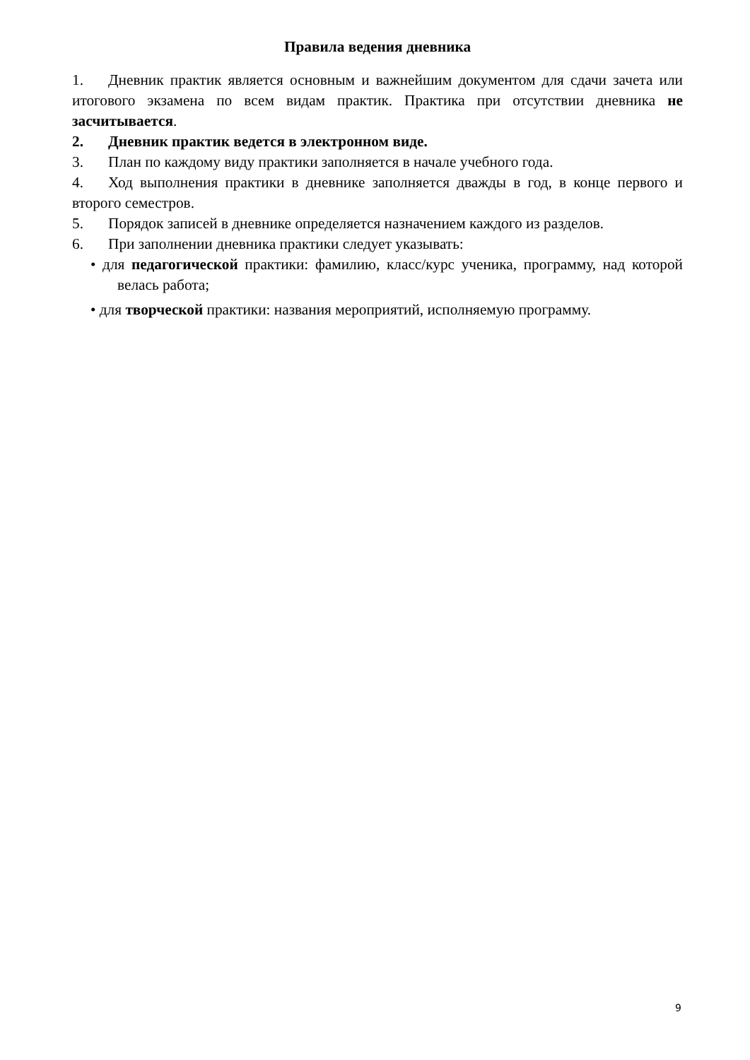Правила ведения дневника
1. Дневник практик является основным и важнейшим документом для сдачи зачета или итогового экзамена по всем видам практик. Практика при отсутствии дневника не засчитывается.
2. Дневник практик ведется в электронном виде.
3. План по каждому виду практики заполняется в начале учебного года.
4. Ход выполнения практики в дневнике заполняется дважды в год, в конце первого и второго семестров.
5. Порядок записей в дневнике определяется назначением каждого из разделов.
6. При заполнении дневника практики следует указывать:
• для педагогической практики: фамилию, класс/курс ученика, программу, над которой велась работа;
• для творческой практики: названия мероприятий, исполняемую программу.
9